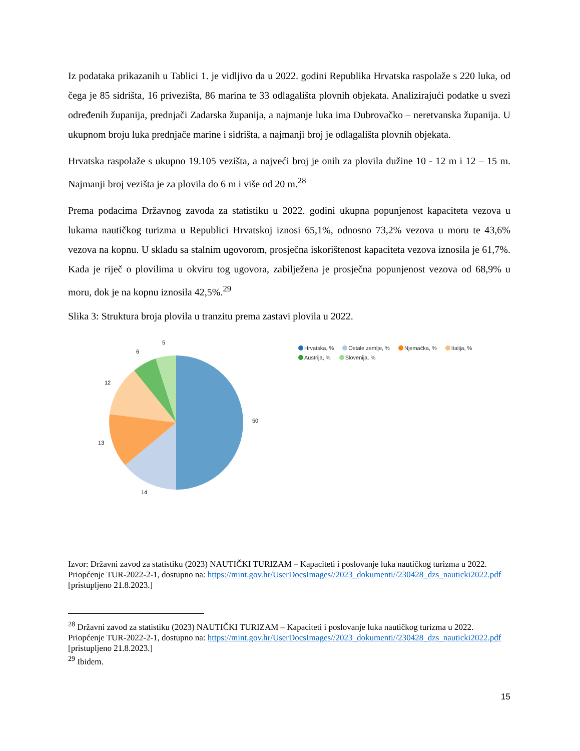Iz podataka prikazanih u Tablici 1. je vidljivo da u 2022. godini Republika Hrvatska raspolaže s 220 luka, od čega je 85 sidrišta, 16 privezišta, 86 marina te 33 odlagališta plovnih objekata. Analizirajući podatke u svezi određenih županija, prednjači Zadarska županija, a najmanje luka ima Dubrovačko – neretvanska županija. U ukupnom broju luka prednjače marine i sidrišta, a najmanji broj je odlagališta plovnih objekata.
Hrvatska raspolaže s ukupno 19.105 vezišta, a najveći broj je onih za plovila dužine 10 - 12 m i 12 – 15 m. Najmanji broj vezišta je za plovila do 6 m i više od 20 m.<sup>28</sup>
Prema podacima Državnog zavoda za statistiku u 2022. godini ukupna popunjenost kapaciteta vezova u lukama nautičkog turizma u Republici Hrvatskoj iznosi 65,1%, odnosno 73,2% vezova u moru te 43,6% vezova na kopnu. U skladu sa stalnim ugovorom, prosječna iskorištenost kapaciteta vezova iznosila je 61,7%. Kada je riječ o plovilima u okviru tog ugovora, zabilježena je prosječna popunjenost vezova od 68,9% u moru, dok je na kopnu iznosila 42,5%.<sup>29</sup>
Slika 3: Struktura broja plovila u tranzitu prema zastavi plovila u 2022.
5
6
12
13
14
50
Hrvatska, % Ostale zemlje, % Njemačka, % Italija, %
Austrija, % Slovenija, %
Izvor: Državni zavod za statistiku (2023) NAUTIČKI TURIZAM – Kapaciteti i poslovanje luka nautičkog turizma u 2022. Priopćenje TUR-2022-2-1, dostupno na: https://mint.gov.hr/UserDocsImages//2023_dokumenti//230428_dzs_nauticki2022.pdf [pristupljeno 21.8.2023.]
<sup>28</sup> Državni zavod za statistiku (2023) NAUTIČKI TURIZAM – Kapaciteti i poslovanje luka nautičkog turizma u 2022. Priopćenje TUR-2022-2-1, dostupno na: https://mint.gov.hr/UserDocsImages//2023_dokumenti//230428_dzs_nauticki2022.pdf [pristupljeno 21.8.2023.]
<sup>29</sup> Ibidem.
15